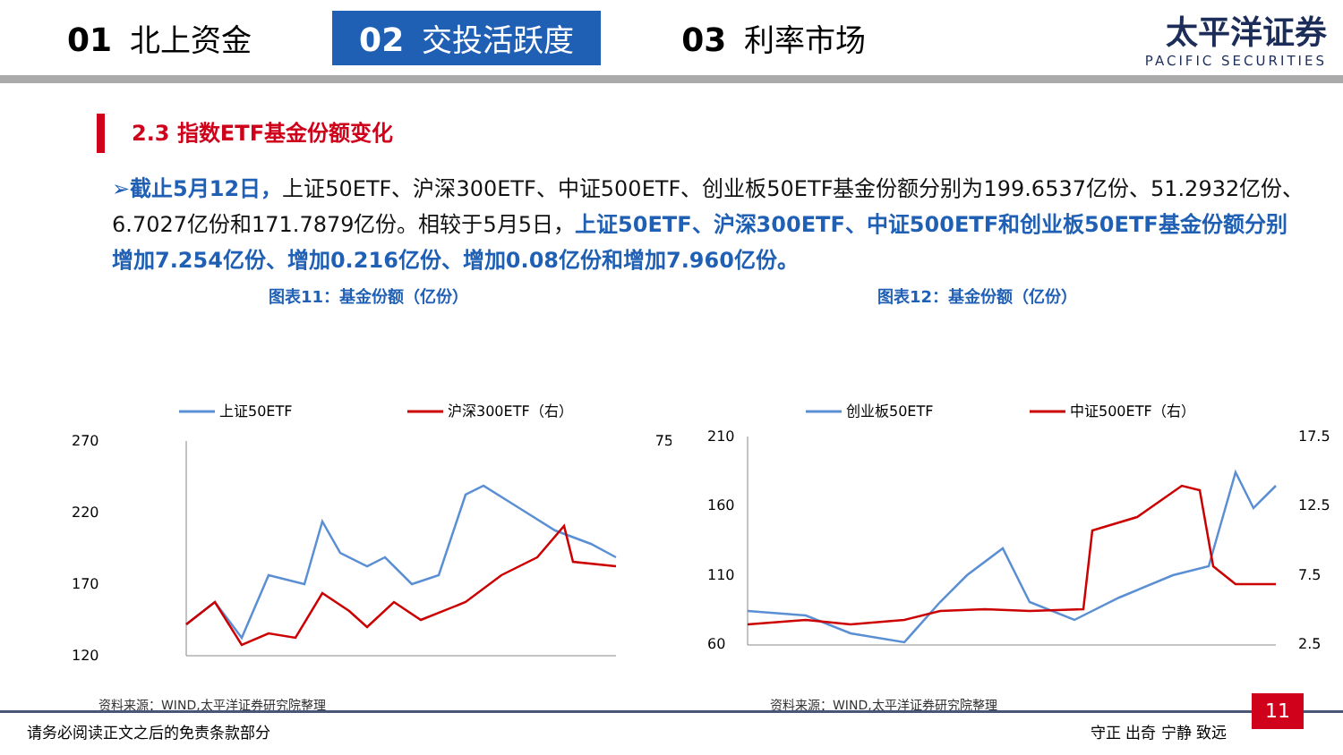01 北上资金
02 交投活跃度
03 利率市场
太平洋证券
PACIFIC SECURITIES
2.3 指数ETF基金份额变化
➢截止5月12日，上证50ETF、沪深300ETF、中证500ETF、创业板50ETF基金份额分别为199.6537亿份、51.2932亿份、6.7027亿份和171.7879亿份。相较于5月5日，上证50ETF、沪深300ETF、中证500ETF和创业板50ETF基金份额分别增加7.254亿份、增加0.216亿份、增加0.08亿份和增加7.960亿份。
图表11：基金份额（亿份）
上证50ETF
沪深300ETF（右）
270
220
170
120
75
资料来源：WIND,太平洋证券研究院整理
图表12：基金份额（亿份）
创业板50ETF
中证500ETF（右）
210
160
110
60
17.5
12.5
7.5
2.5
资料来源：WIND,太平洋证券研究院整理
请务必阅读正文之后的免责条款部分 守正 出奇 宁静 致远
11